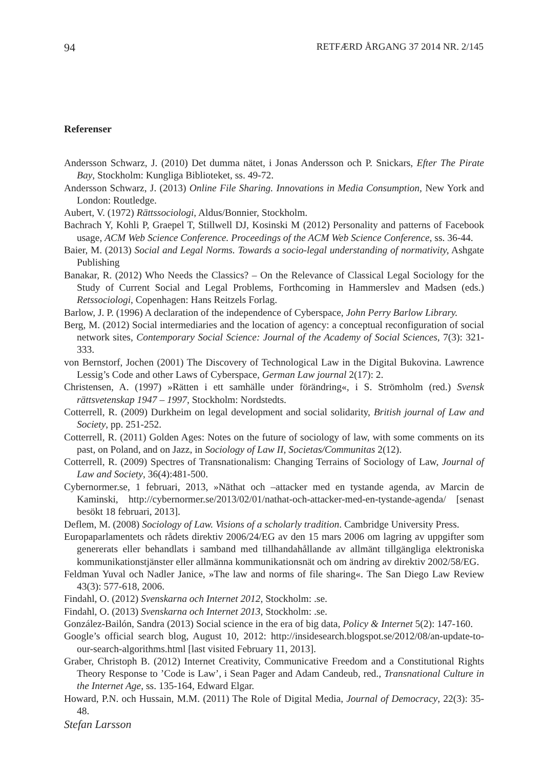94 RETFÆRD ÅRGANG 37 2014 NR. 2/145
Referenser
Andersson Schwarz, J. (2010) Det dumma nätet, i Jonas Andersson och P. Snickars, Efter The Pirate Bay, Stockholm: Kungliga Biblioteket, ss. 49-72.
Andersson Schwarz, J. (2013) Online File Sharing. Innovations in Media Consumption, New York and London: Routledge.
Aubert, V. (1972) Rättssociologi, Aldus/Bonnier, Stockholm.
Bachrach Y, Kohli P, Graepel T, Stillwell DJ, Kosinski M (2012) Personality and patterns of Facebook usage, ACM Web Science Conference. Proceedings of the ACM Web Science Conference, ss. 36-44.
Baier, M. (2013) Social and Legal Norms. Towards a socio-legal understanding of normativity, Ashgate Publishing
Banakar, R. (2012) Who Needs the Classics? – On the Relevance of Classical Legal Sociology for the Study of Current Social and Legal Problems, Forthcoming in Hammerslev and Madsen (eds.) Retssociologi, Copenhagen: Hans Reitzels Forlag.
Barlow, J. P. (1996) A declaration of the independence of Cyberspace, John Perry Barlow Library.
Berg, M. (2012) Social intermediaries and the location of agency: a conceptual reconfiguration of social network sites, Contemporary Social Science: Journal of the Academy of Social Sciences, 7(3): 321-333.
von Bernstorf, Jochen (2001) The Discovery of Technological Law in the Digital Bukovina. Lawrence Lessig’s Code and other Laws of Cyberspace, German Law journal 2(17): 2.
Christensen, A. (1997) »Rätten i ett samhälle under förändring«, i S. Strömholm (red.) Svensk rättsvetenskap 1947 – 1997, Stockholm: Nordstedts.
Cotterrell, R. (2009) Durkheim on legal development and social solidarity, British journal of Law and Society, pp. 251-252.
Cotterrell, R. (2011) Golden Ages: Notes on the future of sociology of law, with some comments on its past, on Poland, and on Jazz, in Sociology of Law II, Societas/Communitas 2(12).
Cotterrell, R. (2009) Spectres of Transnationalism: Changing Terrains of Sociology of Law, Journal of Law and Society, 36(4):481-500.
Cybernormer.se, 1 februari, 2013, »Näthat och –attacker med en tystande agenda, av Marcin de Kaminski, http://cybernormer.se/2013/02/01/nathat-och-attacker-med-en-tystande-agenda/ [senast besökt 18 februari, 2013].
Deflem, M. (2008) Sociology of Law. Visions of a scholarly tradition. Cambridge University Press.
Europaparlamentets och rådets direktiv 2006/24/EG av den 15 mars 2006 om lagring av uppgifter som genererats eller behandlats i samband med tillhandahållande av allmänt tillgängliga elektroniska kommunikationstjänster eller allmänna kommunikationsnät och om ändring av direktiv 2002/58/EG.
Feldman Yuval och Nadler Janice, »The law and norms of file sharing«. The San Diego Law Review 43(3): 577-618, 2006.
Findahl, O. (2012) Svenskarna och Internet 2012, Stockholm: .se.
Findahl, O. (2013) Svenskarna och Internet 2013, Stockholm: .se.
González-Bailón, Sandra (2013) Social science in the era of big data, Policy & Internet 5(2): 147-160.
Google’s official search blog, August 10, 2012: http://insidesearch.blogspot.se/2012/08/an-update-to-our-search-algorithms.html [last visited February 11, 2013].
Graber, Christoph B. (2012) Internet Creativity, Communicative Freedom and a Constitutional Rights Theory Response to ’Code is Law’, i Sean Pager and Adam Candeub, red., Transnational Culture in the Internet Age, ss. 135-164, Edward Elgar.
Howard, P.N. och Hussain, M.M. (2011) The Role of Digital Media, Journal of Democracy, 22(3): 35-48.
Stefan Larsson